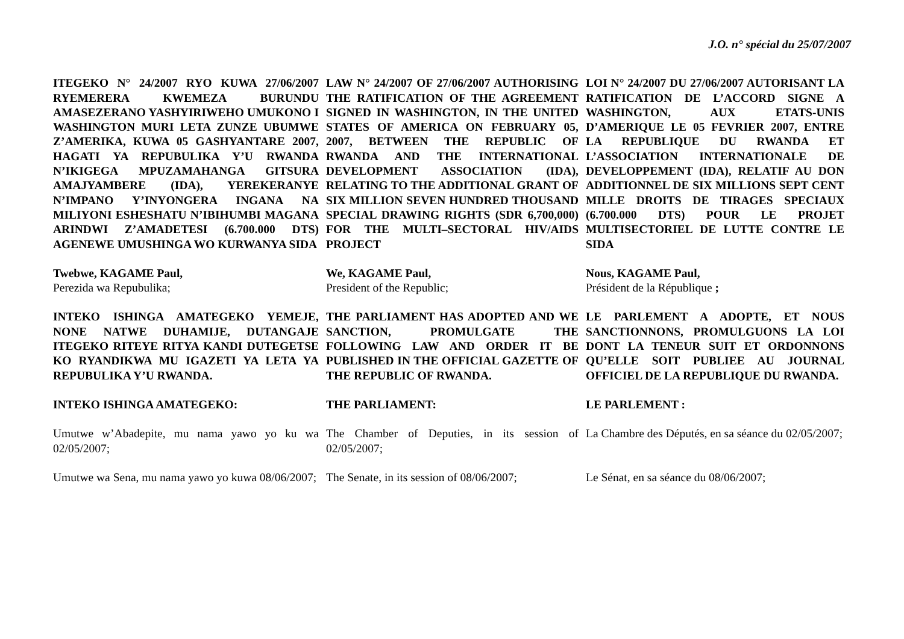J.O. n° spécial du 25/07/2007
ITEGEKO N° 24/2007 RYO KUWA 27/06/2007 RYEMERERA KWEMEZA BURUNDU AMASEZERANO YASHYIRIWEHO UMUKONO I WASHINGTON MURI LETA ZUNZE UBUMWE Z’AMERIKA, KUWA 05 GASHYANTARE 2007, HAGATI YA REPUBULIKA Y’U RWANDA N’IKIGEGA MPUZAMAHANGA GITSURA AMAJYAMBERE (IDA), YEREKERANYE N’IMPANO Y’INYONGERA INGANA NA MILIYONI ESHESHATU N’IBIHUMBI MAGANA ARINDWI Z’AMADETESI (6.700.000 DTS) AGENEWE UMUSHINGA WO KURWANYA SIDA
LAW N° 24/2007 OF 27/06/2007 AUTHORISING THE RATIFICATION OF THE AGREEMENT SIGNED IN WASHINGTON, IN THE UNITED STATES OF AMERICA ON FEBRUARY 05, 2007, BETWEEN THE REPUBLIC OF RWANDA AND THE INTERNATIONAL DEVELOPMENT ASSOCIATION (IDA), RELATING TO THE ADDITIONAL GRANT OF SIX MILLION SEVEN HUNDRED THOUSAND SPECIAL DRAWING RIGHTS (SDR 6,700,000) FOR THE MULTI–SECTORAL HIV/AIDS PROJECT
LOI N° 24/2007 DU 27/06/2007 AUTORISANT LA RATIFICATION DE L’ACCORD SIGNE A WASHINGTON, AUX ETATS-UNIS D’AMERIQUE LE 05 FEVRIER 2007, ENTRE LA REPUBLIQUE DU RWANDA ET L’ASSOCIATION INTERNATIONALE DE DEVELOPPEMENT (IDA), RELATIF AU DON ADDITIONNEL DE SIX MILLIONS SEPT CENT MILLE DROITS DE TIRAGES SPECIAUX (6.700.000 DTS) POUR LE PROJET MULTISECTORIEL DE LUTTE CONTRE LE SIDA
Twebwe, KAGAME Paul,
Perezida wa Repubulika;
We, KAGAME Paul,
President of the Republic;
Nous, KAGAME Paul,
Président de la République ;
INTEKO ISHINGA AMATEGEKO YEMEJE, NONE NATWE DUHAMIJE, DUTANGAJE ITEGEKO RITEYE RITYA KANDI DUTEGETSE KO RYANDIKWA MU IGAZETI YA LETA YA REPUBULIKA Y’U RWANDA.
THE PARLIAMENT HAS ADOPTED AND WE SANCTION, PROMULGATE THE FOLLOWING LAW AND ORDER IT BE PUBLISHED IN THE OFFICIAL GAZETTE OF THE REPUBLIC OF RWANDA.
LE PARLEMENT A ADOPTE, ET NOUS SANCTIONNONS, PROMULGUONS LA LOI DONT LA TENEUR SUIT ET ORDONNONS QU’ELLE SOIT PUBLIEE AU JOURNAL OFFICIEL DE LA REPUBLIQUE DU RWANDA.
INTEKO ISHINGA AMATEGEKO:
THE PARLIAMENT:
LE PARLEMENT :
Umutwe w’Abadepite, mu nama yawo yo ku wa 02/05/2007;
The Chamber of Deputies, in its session of 02/05/2007;
La Chambre des Députés, en sa séance du 02/05/2007;
Umutwe wa Sena, mu nama yawo yo kuwa 08/06/2007;
The Senate, in its session of 08/06/2007;
Le Sénat, en sa séance du 08/06/2007;